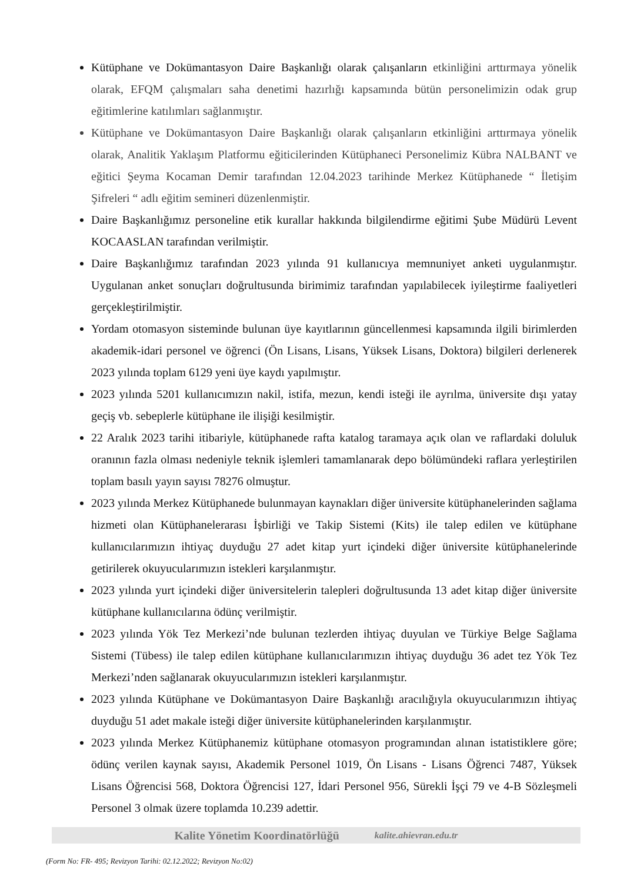Kütüphane ve Dokümantasyon Daire Başkanlığı olarak çalışanların etkinliğini arttırmaya yönelik olarak, EFQM çalışmaları saha denetimi hazırlığı kapsamında bütün personelimizin odak grup eğitimlerine katılımları sağlanmıştır.
Kütüphane ve Dokümantasyon Daire Başkanlığı olarak çalışanların etkinliğini arttırmaya yönelik olarak, Analitik Yaklaşım Platformu eğiticilerinden Kütüphaneci Personelimiz Kübra NALBANT ve eğitici Şeyma Kocaman Demir tarafından 12.04.2023 tarihinde Merkez Kütüphanede “ İletişim Şifreleri “ adlı eğitim semineri düzenlenmiştir.
Daire Başkanlığımız personeline etik kurallar hakkında bilgilendirme eğitimi Şube Müdürü Levent KOCAASLAN tarafından verilmiştir.
Daire Başkanlığımız tarafından 2023 yılında 91 kullanıcıya memnuniyet anketi uygulanmıştır. Uygulanan anket sonuçları doğrultusunda birimimiz tarafından yapılabilecek iyileştirme faaliyetleri gerçekleştirilmiştir.
Yordam otomasyon sisteminde bulunan üye kayıtlarının güncellenmesi kapsamında ilgili birimlerden akademik-idari personel ve öğrenci (Ön Lisans, Lisans, Yüksek Lisans, Doktora) bilgileri derlenerek 2023 yılında toplam 6129 yeni üye kaydı yapılmıştır.
2023 yılında 5201 kullanıcımızın nakil, istifa, mezun, kendi isteği ile ayrılma, üniversite dışı yatay geçiş vb. sebeplerle kütüphane ile ilişiği kesilmiştir.
22 Aralık 2023 tarihi itibariyle, kütüphanede rafta katalog taramaya açık olan ve raflardaki doluluk oranının fazla olması nedeniyle teknik işlemleri tamamlanarak depo bölümündeki raflara yerleştirilen toplam basılı yayın sayısı 78276 olmuştur.
2023 yılında Merkez Kütüphanede bulunmayan kaynakları diğer üniversite kütüphanelerinden sağlama hizmeti olan Kütüphanelerarası İşbirliği ve Takip Sistemi (Kits) ile talep edilen ve kütüphane kullanıcılarımızın ihtiyaç duyduğu 27 adet kitap yurt içindeki diğer üniversite kütüphanelerinde getirilerek okuyucularımızın istekleri karşılanmıştır.
2023 yılında yurt içindeki diğer üniversitelerin talepleri doğrultusunda 13 adet kitap diğer üniversite kütüphane kullanıcılarına ödünç verilmiştir.
2023 yılında Yök Tez Merkezi’nde bulunan tezlerden ihtiyaç duyulan ve Türkiye Belge Sağlama Sistemi (Tübess) ile talep edilen kütüphane kullanıcılarımızın ihtiyaç duyduğu 36 adet tez Yök Tez Merkezi’nden sağlanarak okuyucularımızın istekleri karşılanmıştır.
2023 yılında Kütüphane ve Dokümantasyon Daire Başkanlığı aracılığıyla okuyucularımızın ihtiyaç duyduğu 51 adet makale isteği diğer üniversite kütüphanelerinden karşılanmıştır.
2023 yılında Merkez Kütüphanemiz kütüphane otomasyon programından alınan istatistiklere göre; ödünç verilen kaynak sayısı, Akademik Personel 1019, Ön Lisans - Lisans Öğrenci 7487, Yüksek Lisans Öğrencisi 568, Doktora Öğrencisi 127, İdari Personel 956, Sürekli İşçi 79 ve 4-B Sözleşmeli Personel 3 olmak üzere toplamda 10.239 adettir.
Kalite Yönetim Koordinatörlüğü kalite.ahievran.edu.tr
(Form No: FR- 495; Revizyon Tarihi: 02.12.2022; Revizyon No:02)